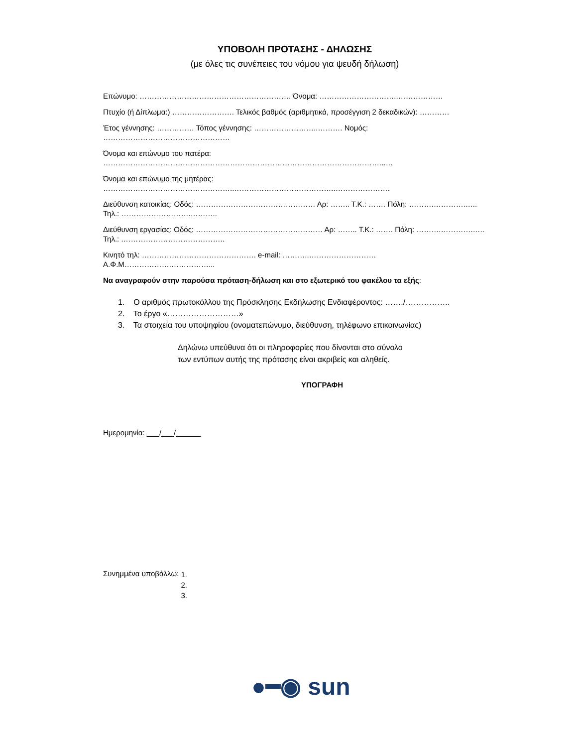ΥΠΟΒΟΛΗ ΠΡΟΤΑΣΗΣ - ΔΗΛΩΣΗΣ
(με όλες τις συνέπειες του νόμου για ψευδή δήλωση)
Επώνυμο: ……………………………………………………. Όνομα: …………………………..………………
Πτυχίο (ή Δίπλωμα:) ……………………. Τελικός βαθμός (αριθμητικά, προσέγγιση 2 δεκαδικών): …………
Έτος γέννησης: …………… Τόπος γέννησης: ……………………..………. Νομός: ……………………………………………
Όνομα και επώνυμο του πατέρα: …………………………………………………………………………………………………...…
Όνομα και επώνυμο της μητέρας: ……………………………………………..…………………………………..………………….
Διεύθυνση κατοικίας: Οδός: ………………………………………… Αρ: …….. Τ.Κ.: ……. Πόλη: ……….………….….. Τηλ.: ……………………….………..
Διεύθυνση εργασίας: Οδός: …………………………………………… Αρ: …….. Τ.Κ.: ……. Πόλη: ……….………….….. Τηλ.: .…………………………………..
Κινητό τηλ: ………………………………………. e-mail: ………..……………………… Α.Φ.Μ……………….……………...
Να αναγραφούν στην παρούσα πρόταση-δήλωση και στο εξωτερικό του φακέλου τα εξής:
1. Ο αριθμός πρωτοκόλλου της Πρόσκλησης Εκδήλωσης Ενδιαφέροντος: ……./……………..
2. Το έργο «………………………»
3. Τα στοιχεία του υποψηφίου (ονοματεπώνυμο, διεύθυνση, τηλέφωνο επικοινωνίας)
Δηλώνω υπεύθυνα ότι οι πληροφορίες που δίνονται στο σύνολο
των εντύπων αυτής της πρότασης είναι ακριβείς και αληθείς.
ΥΠΟΓΡΑΦΗ
Ημερομηνία: ___/___/______
Συνημμένα υποβάλλω:
1.
2.
3.
●━◉ sun